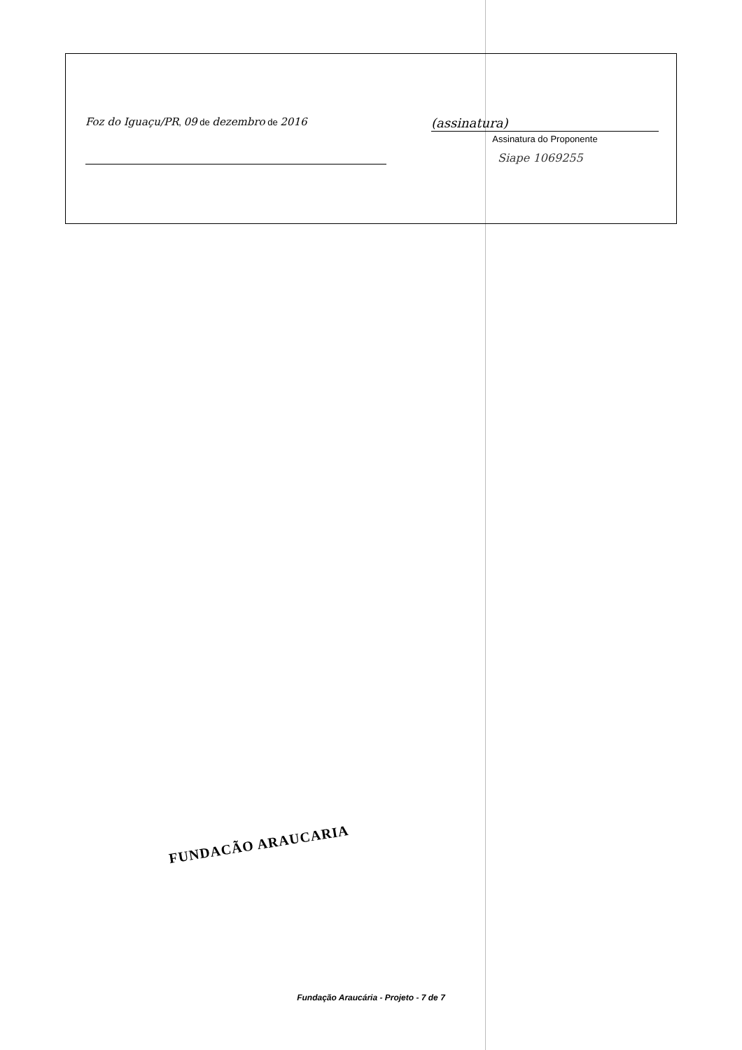Foz do Iguaçu/PR, 09 de dezembro de 2016
(assinatura)
Assinatura do Proponente
Siape 1069255
FUNDACÃO ARAUCARIA
Fundação Araucária - Projeto - 7 de 7